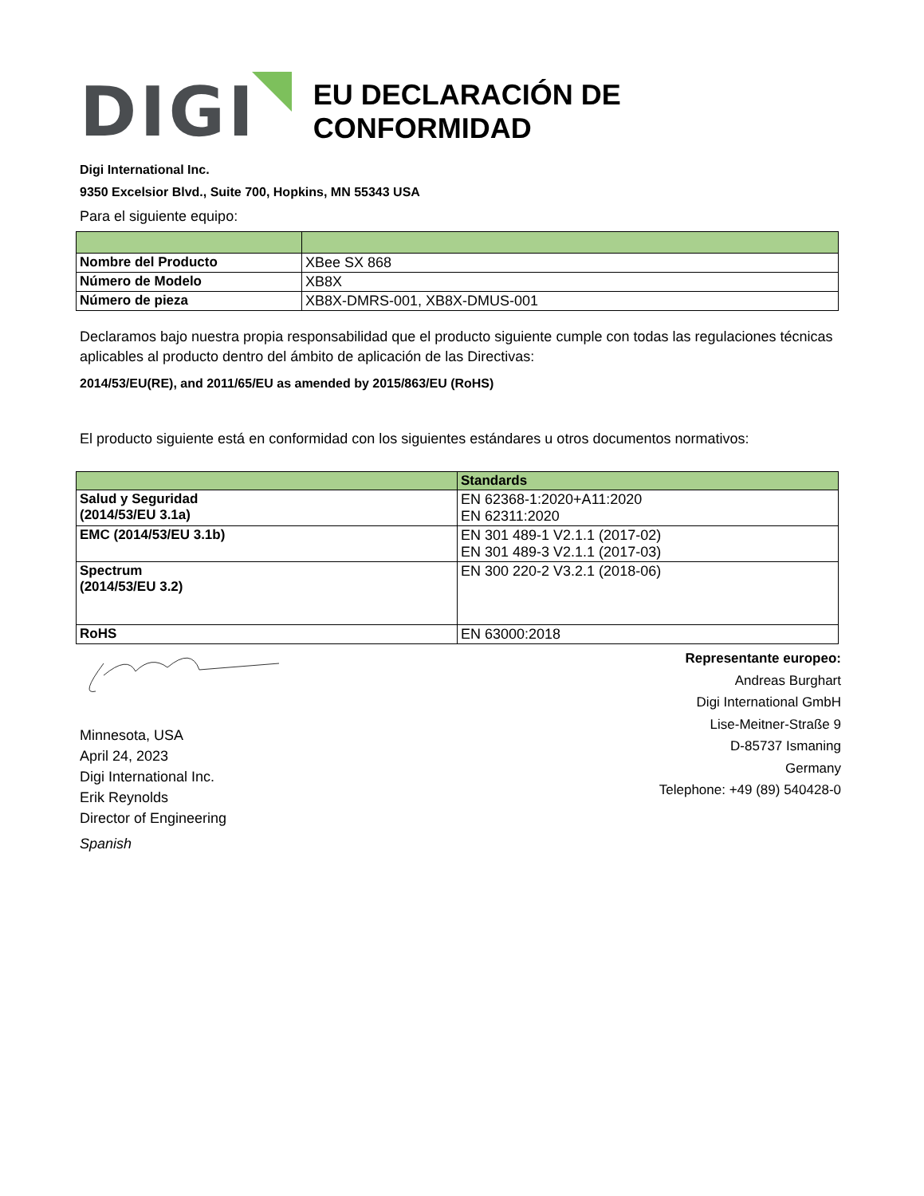DIGI
EU DECLARACIÓN DE CONFORMIDAD
Digi International Inc.
9350 Excelsior Blvd., Suite 700, Hopkins, MN 55343 USA
Para el siguiente equipo:
| Nombre del Producto | XBee SX 868 |
| Número de Modelo | XB8X |
| Número de pieza | XB8X-DMRS-001, XB8X-DMUS-001 |
Declaramos bajo nuestra propia responsabilidad que el producto siguiente cumple con todas las regulaciones técnicas aplicables al producto dentro del ámbito de aplicación de las Directivas:
2014/53/EU(RE), and 2011/65/EU as amended by 2015/863/EU (RoHS)
El producto siguiente está en conformidad con los siguientes estándares u otros documentos normativos:
| | Standards |
| --- | --- |
| Salud y Seguridad (2014/53/EU 3.1a) | EN 62368-1:2020+A11:2020 EN 62311:2020 |
| EMC (2014/53/EU 3.1b) | EN 301 489-1 V2.1.1 (2017-02) EN 301 489-3 V2.1.1 (2017-03) |
| Spectrum (2014/53/EU 3.2) | EN 300 220-2 V3.2.1 (2018-06) |
| RoHS | EN 63000:2018 |
Minnesota, USA
April 24, 2023
Digi International Inc.
Erik Reynolds
Director of Engineering
Spanish
Representante europeo:
Andreas Burghart
Digi International GmbH
Lise-Meitner-Straße 9
D-85737 Ismaning
Germany
Telephone: +49 (89) 540428-0